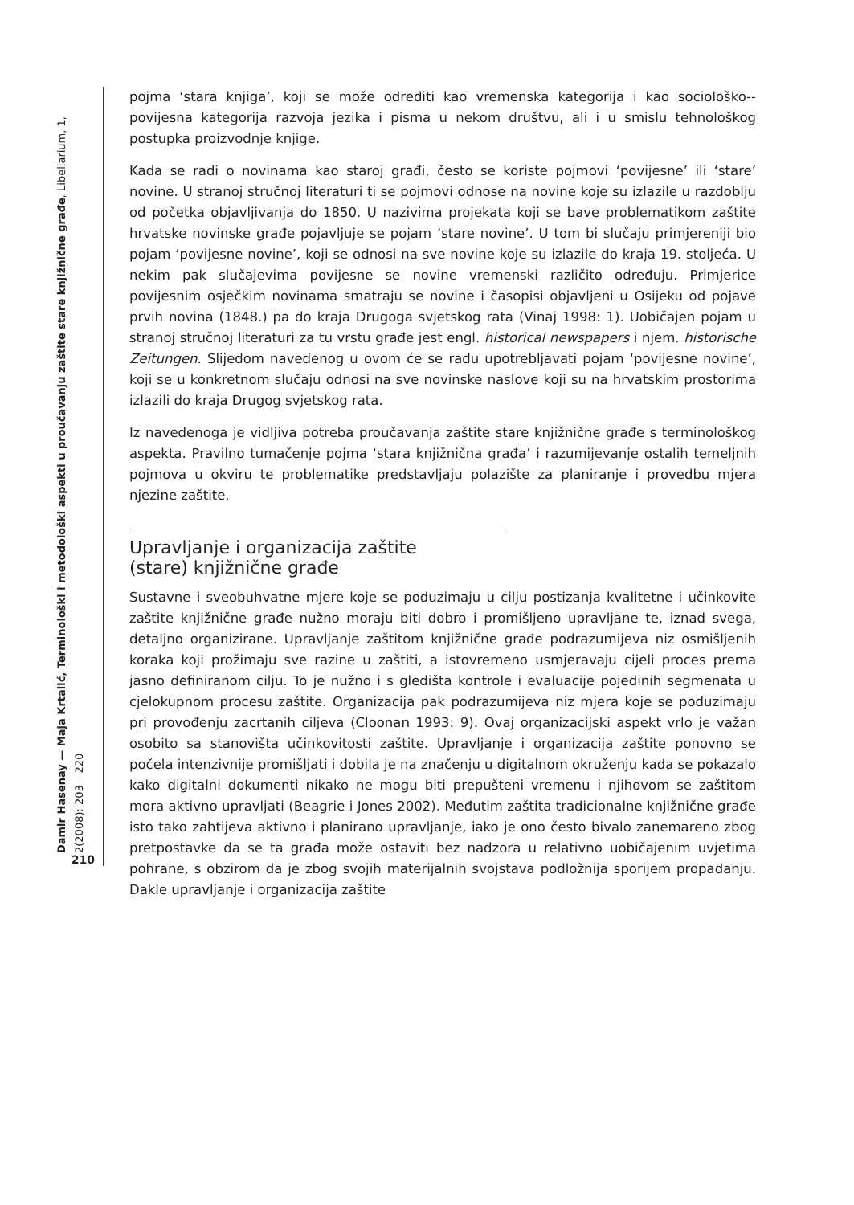Damir Hasenay — Maja Krtalić, Terminološki i metodološki aspekti u proučavanju zaštite stare knjižnične građe, Libellarium, 1, 2(2008): 203 – 220
210
pojma ‘stara knjiga’, koji se može odrediti kao vremenska kategorija i kao sociološko--povijesna kategorija razvoja jezika i pisma u nekom društvu, ali i u smislu tehnološkog postupka proizvodnje knjige.
Kada se radi o novinama kao staroj građi, često se koriste pojmovi ‘povijesne’ ili ‘stare’ novine. U stranoj stručnoj literaturi ti se pojmovi odnose na novine koje su izlazile u razdoblju od početka objavljivanja do 1850. U nazivima projekata koji se bave problematikom zaštite hrvatske novinske građe pojavljuje se pojam ‘stare novine’. U tom bi slučaju primjereniji bio pojam ‘povijesne novine’, koji se odnosi na sve novine koje su izlazile do kraja 19. stoljeća. U nekim pak slučajevima povijesne se novine vremenski različito određuju. Primjerice povijesnim osječkim novinama smatraju se novine i časopisi objavljeni u Osijeku od pojave prvih novina (1848.) pa do kraja Drugoga svjetskog rata (Vinaj 1998: 1). Uobičajen pojam u stranoj stručnoj literaturi za tu vrstu građe jest engl. historical newspapers i njem. historische Zeitungen. Slijedom navedenog u ovom će se radu upotrebljavati pojam ‘povijesne novine’, koji se u konkretnom slučaju odnosi na sve novinske naslove koji su na hrvatskim prostorima izlazili do kraja Drugog svjetskog rata.
Iz navedenoga je vidljiva potreba proučavanja zaštite stare knjižnične građe s terminološkog aspekta. Pravilno tumačenje pojma ‘stara knjižnična građa’ i razumijevanje ostalih temeljnih pojmova u okviru te problematike predstavljaju polazište za planiranje i provedbu mjera njezine zaštite.
Upravljanje i organizacija zaštite
(stare) knjižnične građe
Sustavne i sveobuhvatne mjere koje se poduzimaju u cilju postizanja kvalitetne i učinkovite zaštite knjižnične građe nužno moraju biti dobro i promišljeno upravljane te, iznad svega, detaljno organizirane. Upravljanje zaštitom knjižnične građe podrazumijeva niz osmišljenih koraka koji prožimaju sve razine u zaštiti, a istovremeno usmjeravaju cijeli proces prema jasno definiranom cilju. To je nužno i s gledišta kontrole i evaluacije pojedinih segmenata u cjelokupnom procesu zaštite. Organizacija pak podrazumijeva niz mjera koje se poduzimaju pri provođenju zacrtanih ciljeva (Cloonan 1993: 9). Ovaj organizacijski aspekt vrlo je važan osobito sa stanovišta učinkovitosti zaštite. Upravljanje i organizacija zaštite ponovno se počela intenzivnije promišljati i dobila je na značenju u digitalnom okruženju kada se pokazalo kako digitalni dokumenti nikako ne mogu biti prepušteni vremenu i njihovom se zaštitom mora aktivno upravljati (Beagrie i Jones 2002). Međutim zaštita tradicionalne knjižnične građe isto tako zahtijeva aktivno i planirano upravljanje, iako je ono često bivalo zanemareno zbog pretpostavke da se ta građa može ostaviti bez nadzora u relativno uobičajenim uvjetima pohrane, s obzirom da je zbog svojih materijalnih svojstava podložnija sporijem propadanju. Dakle upravljanje i organizacija zaštite